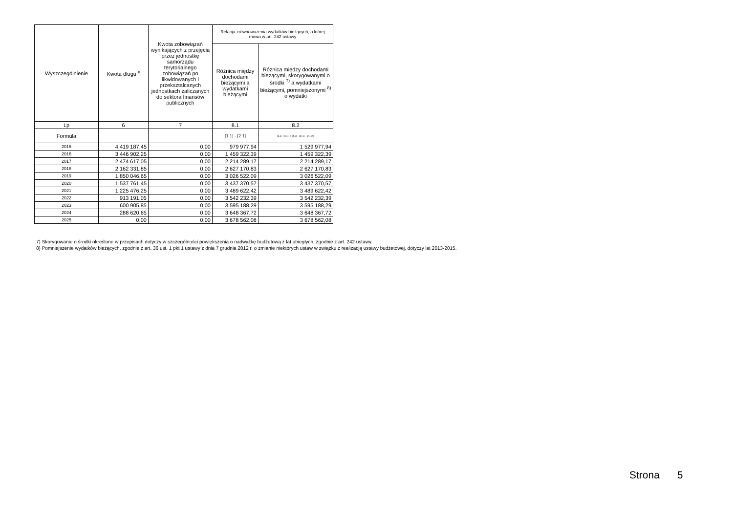| Wyszczególnienie | Kwota długu <sup>x</sup> | Kwota zobowiązań wynikających z przejęcia przez jednostkę samorządu terytorialnego zobowiązań po likwidowanych i przekształcanych jednostkach zaliczanych do sektora finansów publicznych | Relacja zrównoważenia wydatków bieżących, o której mowa w art. 242 ustawy | |
| --- | --- | --- | --- | --- |
| | | | Różnica między dochodami bieżącymi a wydatkami bieżącymi | Różnica między dochodami bieżącymi, skorygowanymi o środki <sup>7)</sup> a wydatkami bieżącymi, pomniejszonymi <sup>8)</sup> o wydatki |
| Lp | 6 | 7 | 8.1 | 8.2 |
| Formuła | | | [1.1] - [2.1] | [1.1] + [4.1] + [4.2] - ([2.1] - [2.1.2]) |
| 2015 | 4 419 187,45 | 0,00 | 979 977,94 | 1 529 977,94 |
| 2016 | 3 446 902,25 | 0,00 | 1 459 322,39 | 1 459 322,39 |
| 2017 | 2 474 617,05 | 0,00 | 2 214 289,17 | 2 214 289,17 |
| 2018 | 2 162 331,85 | 0,00 | 2 627 170,83 | 2 627 170,83 |
| 2019 | 1 850 046,65 | 0,00 | 3 026 522,09 | 3 026 522,09 |
| 2020 | 1 537 761,45 | 0,00 | 3 437 370,57 | 3 437 370,57 |
| 2021 | 1 225 476,25 | 0,00 | 3 489 622,42 | 3 489 622,42 |
| 2022 | 913 191,05 | 0,00 | 3 542 232,39 | 3 542 232,39 |
| 2023 | 600 905,85 | 0,00 | 3 595 188,29 | 3 595 188,29 |
| 2024 | 288 620,65 | 0,00 | 3 648 367,72 | 3 648 367,72 |
| 2025 | 0,00 | 0,00 | 3 678 562,08 | 3 678 562,08 |
7) Skorygowanie o środki określone w przepisach dotyczy w szczególności powiększenia o nadwyżkę budżetową z lat ubiegłych, zgodnie z art. 242 ustawy.
8) Pomniejszenie wydatków bieżących, zgodnie z art. 36 ust. 1 pkt 1 ustawy z dnia 7 grudnia 2012 r. o zmianie niektórych ustaw w związku z realizacją ustawy budżetowej, dotyczy lat 2013-2015.
Strona 5